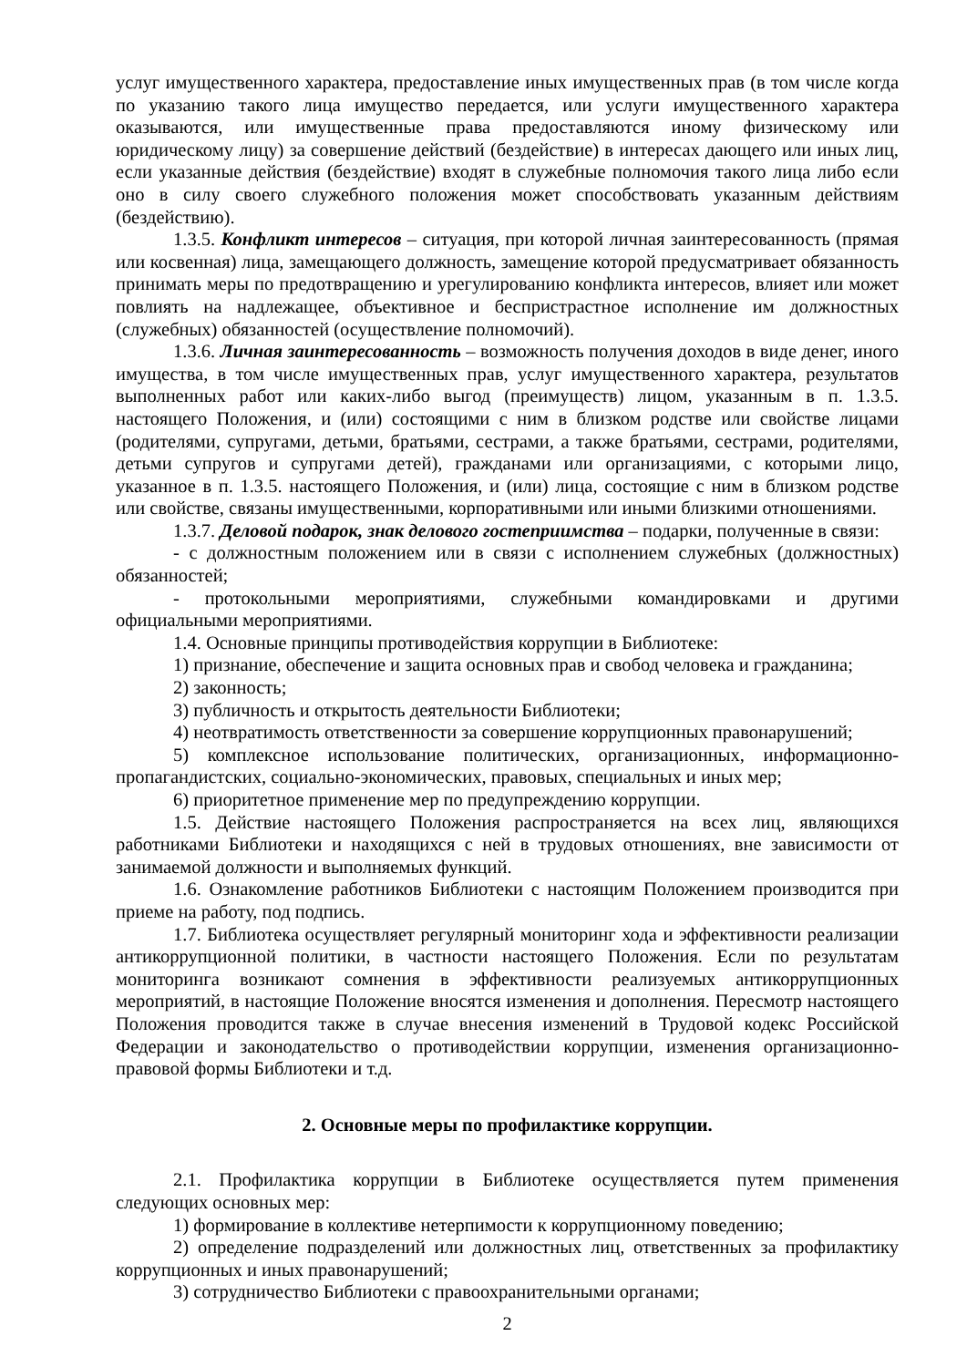услуг имущественного характера, предоставление иных имущественных прав (в том числе когда по указанию такого лица имущество передается, или услуги имущественного характера оказываются, или имущественные права предоставляются иному физическому или юридическому лицу) за совершение действий (бездействие) в интересах дающего или иных лиц, если указанные действия (бездействие) входят в служебные полномочия такого лица либо если оно в силу своего служебного положения может способствовать указанным действиям (бездействию).
1.3.5. Конфликт интересов – ситуация, при которой личная заинтересованность (прямая или косвенная) лица, замещающего должность, замещение которой предусматривает обязанность принимать меры по предотвращению и урегулированию конфликта интересов, влияет или может повлиять на надлежащее, объективное и беспристрастное исполнение им должностных (служебных) обязанностей (осуществление полномочий).
1.3.6. Личная заинтересованность – возможность получения доходов в виде денег, иного имущества, в том числе имущественных прав, услуг имущественного характера, результатов выполненных работ или каких-либо выгод (преимуществ) лицом, указанным в п. 1.3.5. настоящего Положения, и (или) состоящими с ним в близком родстве или свойстве лицами (родителями, супругами, детьми, братьями, сестрами, а также братьями, сестрами, родителями, детьми супругов и супругами детей), гражданами или организациями, с которыми лицо, указанное в п. 1.3.5. настоящего Положения, и (или) лица, состоящие с ним в близком родстве или свойстве, связаны имущественными, корпоративными или иными близкими отношениями.
1.3.7. Деловой подарок, знак делового гостеприимства – подарки, полученные в связи:
- с должностным положением или в связи с исполнением служебных (должностных) обязанностей;
- протокольными мероприятиями, служебными командировками и другими официальными мероприятиями.
1.4. Основные принципы противодействия коррупции в Библиотеке:
1) признание, обеспечение и защита основных прав и свобод человека и гражданина;
2) законность;
3) публичность и открытость деятельности Библиотеки;
4) неотвратимость ответственности за совершение коррупционных правонарушений;
5) комплексное использование политических, организационных, информационно-пропагандистских, социально-экономических, правовых, специальных и иных мер;
6) приоритетное применение мер по предупреждению коррупции.
1.5. Действие настоящего Положения распространяется на всех лиц, являющихся работниками Библиотеки и находящихся с ней в трудовых отношениях, вне зависимости от занимаемой должности и выполняемых функций.
1.6. Ознакомление работников Библиотеки с настоящим Положением производится при приеме на работу, под подпись.
1.7. Библиотека осуществляет регулярный мониторинг хода и эффективности реализации антикоррупционной политики, в частности настоящего Положения. Если по результатам мониторинга возникают сомнения в эффективности реализуемых антикоррупционных мероприятий, в настоящие Положение вносятся изменения и дополнения. Пересмотр настоящего Положения проводится также в случае внесения изменений в Трудовой кодекс Российской Федерации и законодательство о противодействии коррупции, изменения организационно-правовой формы Библиотеки и т.д.
2. Основные меры по профилактике коррупции.
2.1. Профилактика коррупции в Библиотеке осуществляется путем применения следующих основных мер:
1) формирование в коллективе нетерпимости к коррупционному поведению;
2) определение подразделений или должностных лиц, ответственных за профилактику коррупционных и иных правонарушений;
3) сотрудничество Библиотеки с правоохранительными органами;
2